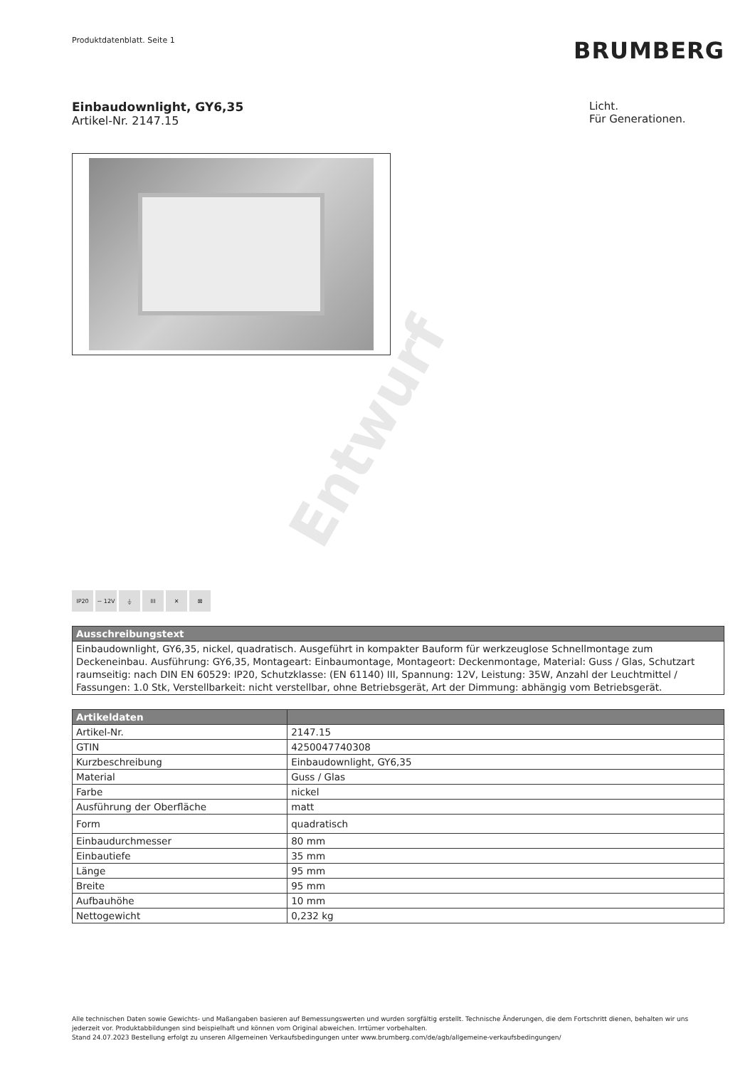Entwurf
Produktdatenblatt. Seite 1
BRUMBERG
Einbaudownlight, GY6,35
Artikel-Nr. 2147.15
Licht.
Für Generationen.
IP20 ~ 12V ⏚ III ✕ ⊠
| Ausschreibungstext |
| --- |
| Einbaudownlight, GY6,35, nickel, quadratisch. Ausgeführt in kompakter Bauform für werkzeuglose Schnellmontage zum Deckeneinbau. Ausführung: GY6,35, Montageart: Einbaumontage, Montageort: Deckenmontage, Material: Guss / Glas, Schutzart raumseitig: nach DIN EN 60529: IP20, Schutzklasse: (EN 61140) III, Spannung: 12V, Leistung: 35W, Anzahl der Leuchtmittel / Fassungen: 1.0 Stk, Verstellbarkeit: nicht verstellbar, ohne Betriebsgerät, Art der Dimmung: abhängig vom Betriebsgerät. |
| Artikeldaten | |
| --- | --- |
| Artikel-Nr. | 2147.15 |
| GTIN | 4250047740308 |
| Kurzbeschreibung | Einbaudownlight, GY6,35 |
| Material | Guss / Glas |
| Farbe | nickel |
| Ausführung der Oberfläche | matt |
| Form | quadratisch |
| Einbaudurchmesser | 80 mm |
| Einbautiefe | 35 mm |
| Länge | 95 mm |
| Breite | 95 mm |
| Aufbauhöhe | 10 mm |
| Nettogewicht | 0,232 kg |
Alle technischen Daten sowie Gewichts- und Maßangaben basieren auf Bemessungswerten und wurden sorgfältig erstellt. Technische Änderungen, die dem Fortschritt dienen, behalten wir uns jederzeit vor. Produktabbildungen sind beispielhaft und können vom Original abweichen. Irrtümer vorbehalten.
Stand 24.07.2023 Bestellung erfolgt zu unseren Allgemeinen Verkaufsbedingungen unter www.brumberg.com/de/agb/allgemeine-verkaufsbedingungen/